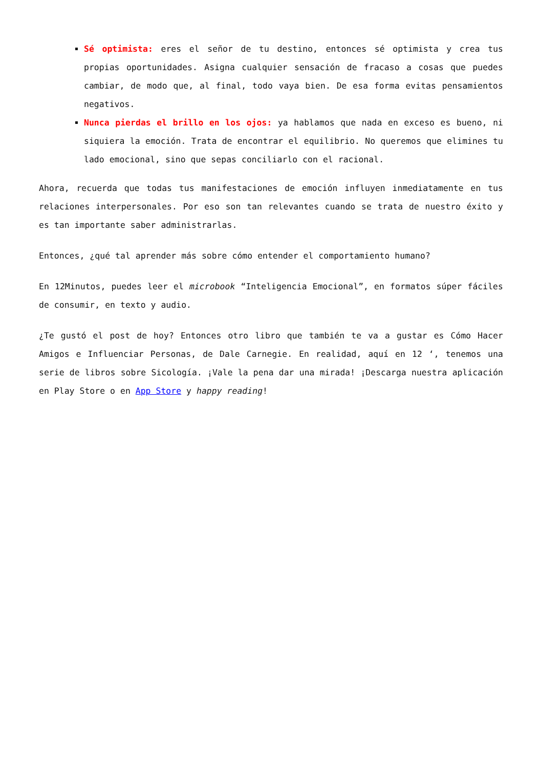Sé optimista: eres el señor de tu destino, entonces sé optimista y crea tus propias oportunidades. Asigna cualquier sensación de fracaso a cosas que puedes cambiar, de modo que, al final, todo vaya bien. De esa forma evitas pensamientos negativos.
Nunca pierdas el brillo en los ojos: ya hablamos que nada en exceso es bueno, ni siquiera la emoción. Trata de encontrar el equilibrio. No queremos que elimines tu lado emocional, sino que sepas conciliarlo con el racional.
Ahora, recuerda que todas tus manifestaciones de emoción influyen inmediatamente en tus relaciones interpersonales. Por eso son tan relevantes cuando se trata de nuestro éxito y es tan importante saber administrarlas.
Entonces, ¿qué tal aprender más sobre cómo entender el comportamiento humano?
En 12Minutos, puedes leer el microbook “Inteligencia Emocional”, en formatos súper fáciles de consumir, en texto y audio.
¿Te gustó el post de hoy? Entonces otro libro que también te va a gustar es Cómo Hacer Amigos e Influenciar Personas, de Dale Carnegie. En realidad, aquí en 12 ‘, tenemos una serie de libros sobre Sicología. ¡Vale la pena dar una mirada! ¡Descarga nuestra aplicación en Play Store o en App Store y happy reading!